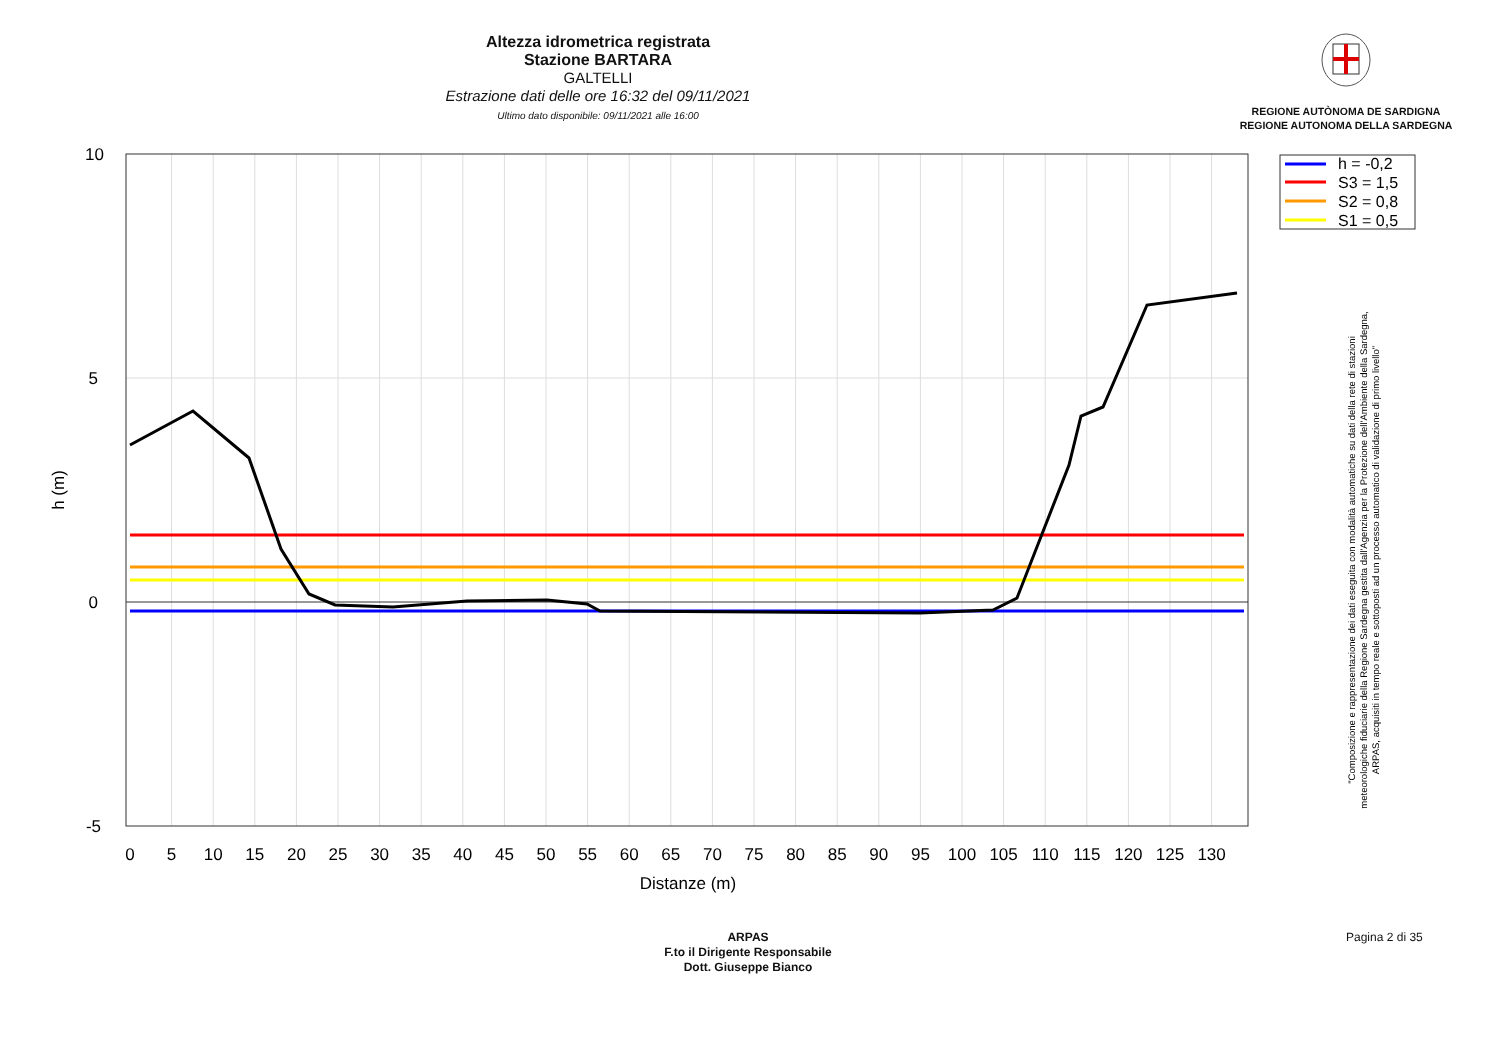Altezza idrometrica registrata
Stazione BARTARA
GALTELLI
Estrazione dati delle ore 16:32 del 09/11/2021
Ultimo dato disponibile: 09/11/2021 alle 16:00
REGIONE AUTÒNOMA DE SARDIGNA
REGIONE AUTONOMA DELLA SARDEGNA
10
5
0
-5
0
5
10
15
20
25
30
35
40
45
50
55
60
65
70
75
80
85
90
95
100
105
110
115
120
125
130
Distanze (m)
h (m)
h = -0,2
S3 = 1,5
S2 = 0,8
S1 = 0,5
"Composizione e rappresentazione dei dati eseguita con modalità automatiche su dati della rete di stazioni
meteorologiche fiduciarie della Regione Sardegna gestita dall'Agenzia per la Protezione dell'Ambiente della Sardegna,
ARPAS, acquisiti in tempo reale e sottoposti ad un processo automatico di validazione di primo livello"
ARPAS
F.to il Dirigente Responsabile
Dott. Giuseppe Bianco
Pagina 2 di 35